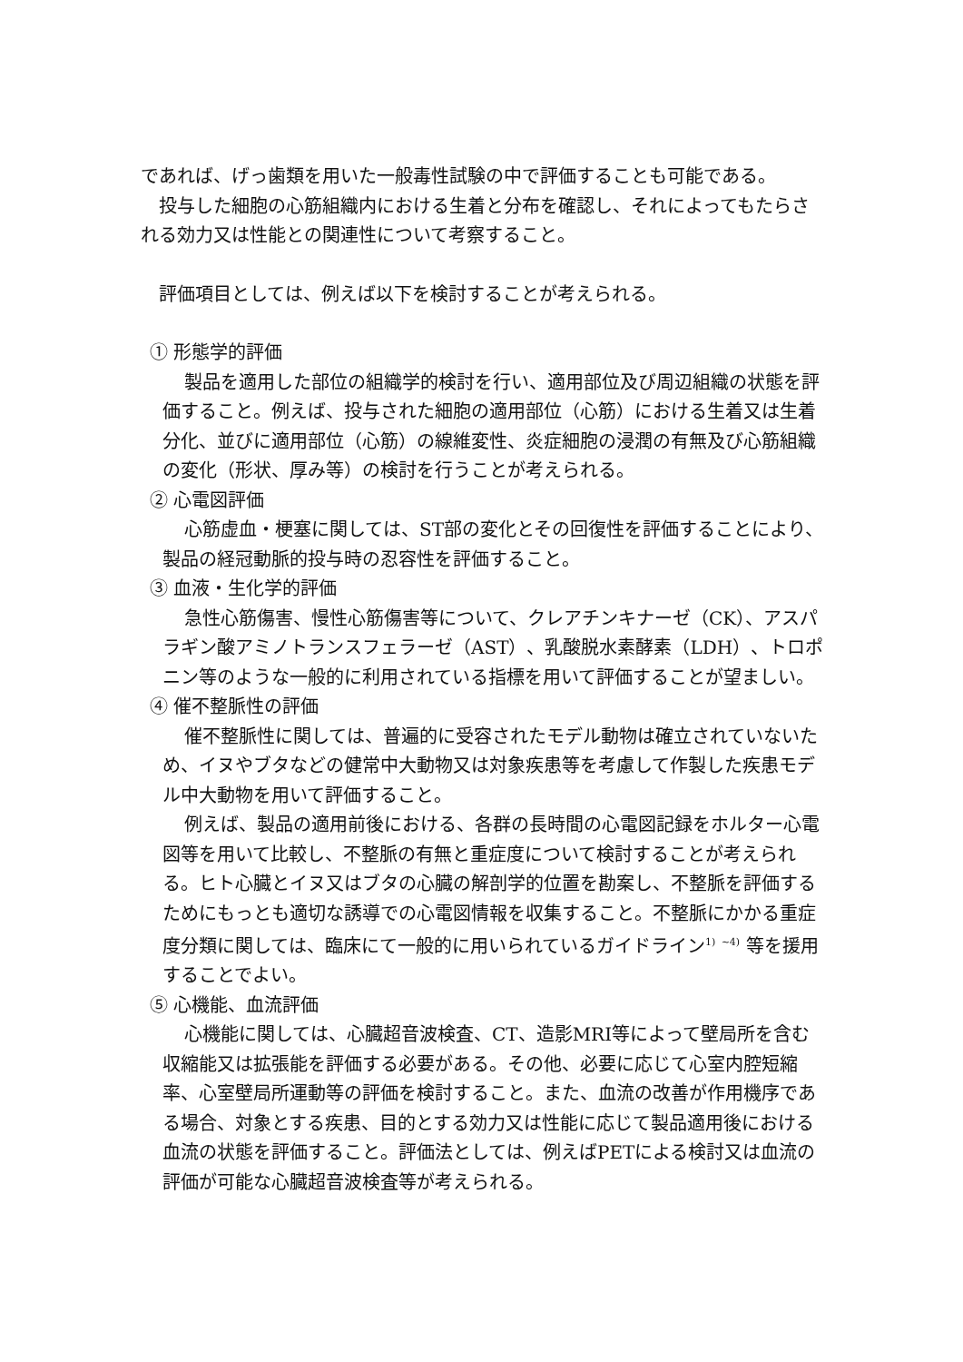であれば、げっ歯類を用いた一般毒性試験の中で評価することも可能である。
投与した細胞の心筋組織内における生着と分布を確認し、それによってもたらされる効力又は性能との関連性について考察すること。
評価項目としては、例えば以下を検討することが考えられる。
① 形態学的評価
製品を適用した部位の組織学的検討を行い、適用部位及び周辺組織の状態を評価すること。例えば、投与された細胞の適用部位（心筋）における生着又は生着分化、並びに適用部位（心筋）の線維変性、炎症細胞の浸潤の有無及び心筋組織の変化（形状、厚み等）の検討を行うことが考えられる。
② 心電図評価
心筋虚血・梗塞に関しては、ST部の変化とその回復性を評価することにより、製品の経冠動脈的投与時の忍容性を評価すること。
③ 血液・生化学的評価
急性心筋傷害、慢性心筋傷害等について、クレアチンキナーゼ（CK）、アスパラギン酸アミノトランスフェラーゼ（AST）、乳酸脱水素酵素（LDH）、トロポニン等のような一般的に利用されている指標を用いて評価することが望ましい。
④ 催不整脈性の評価
催不整脈性に関しては、普遍的に受容されたモデル動物は確立されていないため、イヌやブタなどの健常中大動物又は対象疾患等を考慮して作製した疾患モデル中大動物を用いて評価すること。
例えば、製品の適用前後における、各群の長時間の心電図記録をホルター心電図等を用いて比較し、不整脈の有無と重症度について検討することが考えられる。ヒト心臓とイヌ又はブタの心臓の解剖学的位置を勘案し、不整脈を評価するためにもっとも適切な誘導での心電図情報を収集すること。不整脈にかかる重症度分類に関しては、臨床にて一般的に用いられているガイドライン<sup>1)</sup> <sup>~4)</sup> 等を援用することでよい。
⑤ 心機能、血流評価
心機能に関しては、心臓超音波検査、CT、造影MRI等によって壁局所を含む収縮能又は拡張能を評価する必要がある。その他、必要に応じて心室内腔短縮率、心室壁局所運動等の評価を検討すること。また、血流の改善が作用機序である場合、対象とする疾患、目的とする効力又は性能に応じて製品適用後における血流の状態を評価すること。評価法としては、例えばPETによる検討又は血流の評価が可能な心臓超音波検査等が考えられる。